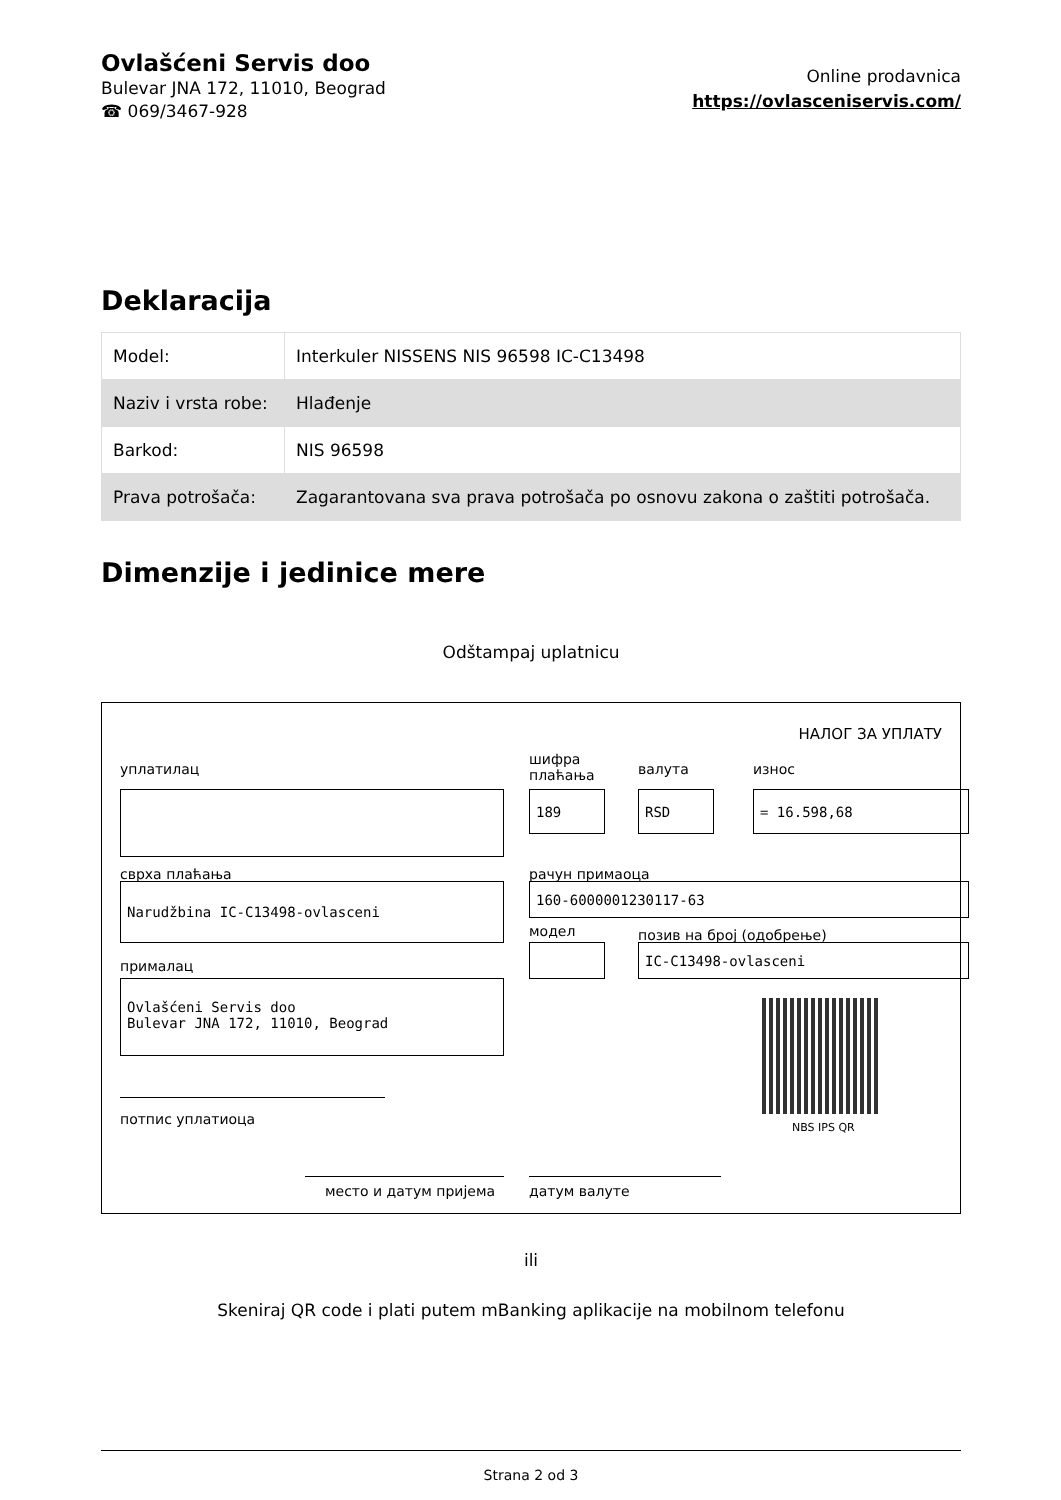Ovlašćeni Servis doo
Bulevar JNA 172, 11010, Beograd
☎ 069/3467-928
Online prodavnica
https://ovlasceniservis.com/
Deklaracija
| Model: | Interkuler NISSENS NIS 96598 IC-C13498 |
| Naziv i vrsta robe: | Hlađenje |
| Barkod: | NIS 96598 |
| Prava potrošača: | Zagarantovana sva prava potrošača po osnovu zakona o zaštiti potrošača. |
Dimenzije i jedinice mere
Odštampaj uplatnicu
НАЛОГ ЗА УПЛАТУ
уплатилац
шифра
плаћања
валута износ
189 RSD = 16.598,68
сврха плаћања рачун примаоца
Narudžbina IC-C13498-ovlasceni 160-6000001230117-63
модел позив на број (одобрење)
IC-C13498-ovlasceni
прималац
Ovlašćeni Servis doo
Bulevar JNA 172, 11010, Beograd
NBS IPS QR
потпис уплатиоца
место и датум пријема датум валуте
ili
Skeniraj QR code i plati putem mBanking aplikacije na mobilnom telefonu
Strana 2 od 3